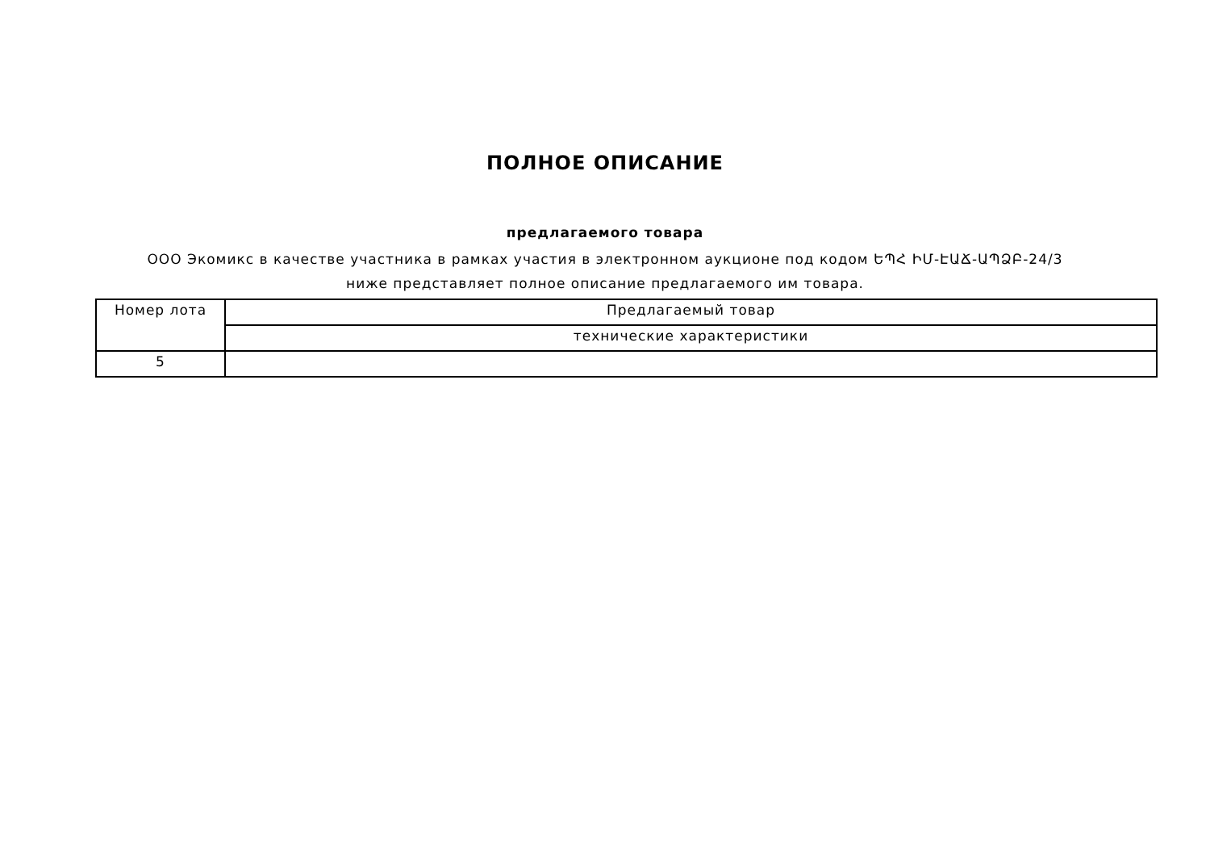ПОЛНОЕ ОПИСАНИЕ
предлагаемого товара
ООО Экомикс в качестве участника в рамках участия в электронном аукционе под кодом ԵՊՀ ԻՄ-ԷԱՃ-ԱՊՁԲ-24/3 ниже представляет полное описание предлагаемого им товара.
| Номер лота | Предлагаемый товар |
| | технические характеристики |
| 5 | |